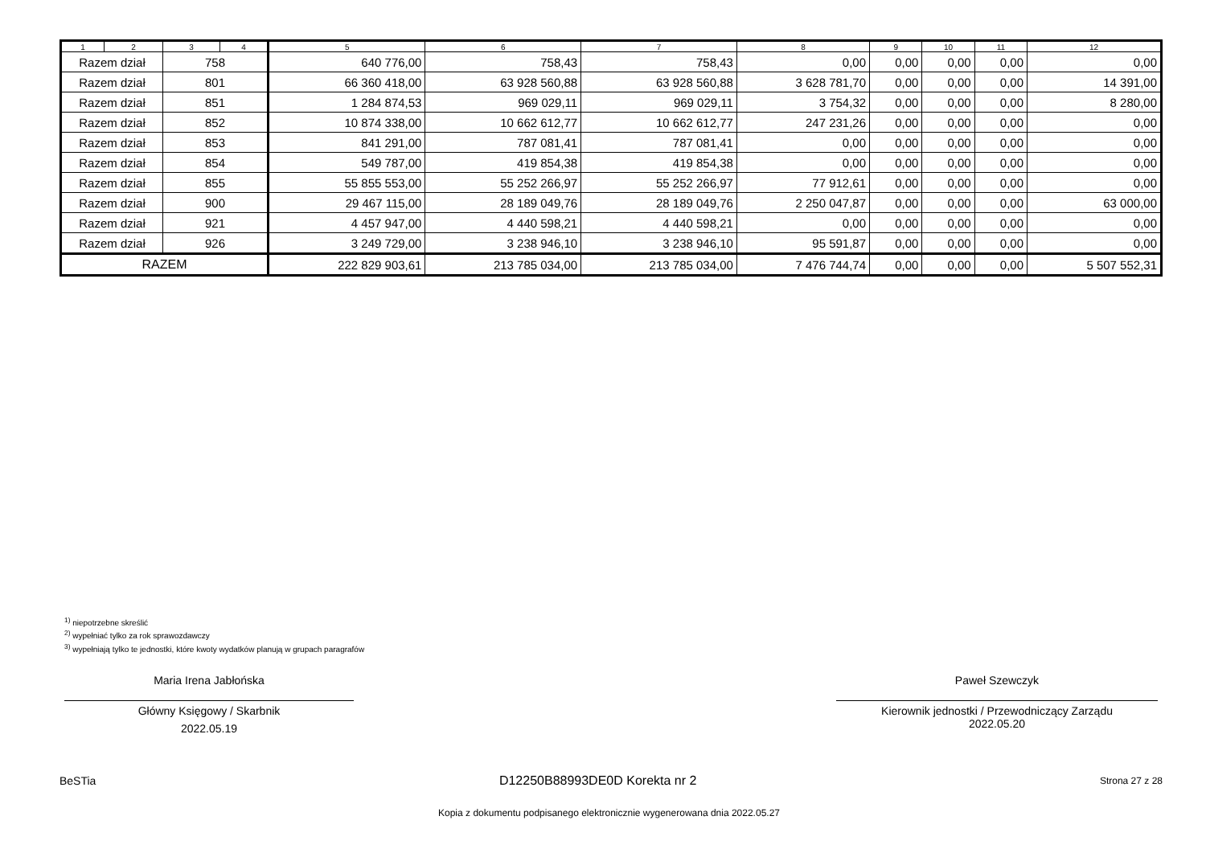| 1 | 2 | 3 | 4 | 5 | 6 | 7 | 8 | 9 | 10 | 11 | 12 |
| --- | --- | --- | --- | --- | --- | --- | --- | --- | --- | --- | --- |
| Razem dział | | 758 | | 640 776,00 | 758,43 | 758,43 | 0,00 | 0,00 | 0,00 | 0,00 | 0,00 |
| Razem dział | | 801 | | 66 360 418,00 | 63 928 560,88 | 63 928 560,88 | 3 628 781,70 | 0,00 | 0,00 | 0,00 | 14 391,00 |
| Razem dział | | 851 | | 1 284 874,53 | 969 029,11 | 969 029,11 | 3 754,32 | 0,00 | 0,00 | 0,00 | 8 280,00 |
| Razem dział | | 852 | | 10 874 338,00 | 10 662 612,77 | 10 662 612,77 | 247 231,26 | 0,00 | 0,00 | 0,00 | 0,00 |
| Razem dział | | 853 | | 841 291,00 | 787 081,41 | 787 081,41 | 0,00 | 0,00 | 0,00 | 0,00 | 0,00 |
| Razem dział | | 854 | | 549 787,00 | 419 854,38 | 419 854,38 | 0,00 | 0,00 | 0,00 | 0,00 | 0,00 |
| Razem dział | | 855 | | 55 855 553,00 | 55 252 266,97 | 55 252 266,97 | 77 912,61 | 0,00 | 0,00 | 0,00 | 0,00 |
| Razem dział | | 900 | | 29 467 115,00 | 28 189 049,76 | 28 189 049,76 | 2 250 047,87 | 0,00 | 0,00 | 0,00 | 63 000,00 |
| Razem dział | | 921 | | 4 457 947,00 | 4 440 598,21 | 4 440 598,21 | 0,00 | 0,00 | 0,00 | 0,00 | 0,00 |
| Razem dział | | 926 | | 3 249 729,00 | 3 238 946,10 | 3 238 946,10 | 95 591,87 | 0,00 | 0,00 | 0,00 | 0,00 |
| RAZEM | | | | 222 829 903,61 | 213 785 034,00 | 213 785 034,00 | 7 476 744,74 | 0,00 | 0,00 | 0,00 | 5 507 552,31 |
<sup>1)</sup> niepotrzebne skreślić
<sup>2)</sup> wypełniać tylko za rok sprawozdawczy
<sup>3)</sup> wypełniają tylko te jednostki, które kwoty wydatków planują w grupach paragrafów
Maria Irena Jabłońska
Główny Księgowy / Skarbnik
2022.05.19
Paweł Szewczyk
Kierownik jednostki / Przewodniczący Zarządu
2022.05.20
BeSTia D12250B88993DE0D Korekta nr 2 Strona 27 z 28
Kopia z dokumentu podpisanego elektronicznie wygenerowana dnia 2022.05.27